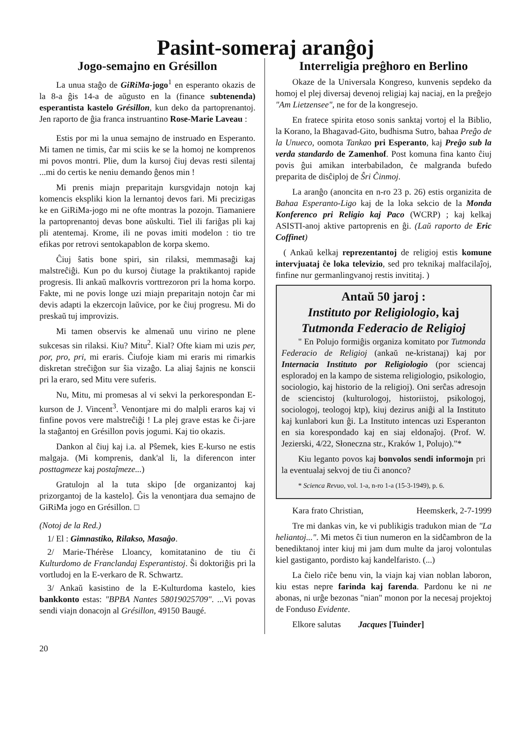Pasint-someraj aranĝoj
Jogo-semajno en Grésillon
La unua staĝo de GiRiMa-jogo<sup>1</sup> en esperanto okazis de la 8-a ĝis 14-a de aŭgusto en la (finance subtenenda) esperantista kastelo Grésillon, kun deko da partoprenantoj. Jen raporto de ĝia franca instruantino Rose-Marie Laveau :
Estis por mi la unua semajno de instruado en Esperanto. Mi tamen ne timis, ĉar mi sciis ke se la homoj ne komprenos mi povos montri. Plie, dum la kursoj ĉiuj devas resti silentaj ...mi do certis ke neniu demando ĝenos min !
Mi prenis miajn preparitajn kursgvidajn notojn kaj komencis ekspliki kion la lernantoj devos fari. Mi precizigas ke en GiRiMa-jogo mi ne ofte montras la pozojn. Tiamaniere la partoprenantoj devas bone aŭskulti. Tiel ili fariĝas pli kaj pli atentemaj. Krome, ili ne povas imiti modelon : tio tre efikas por retrovi sentokapablon de korpa skemo.
Ĉiuj ŝatis bone spiri, sin rilaksi, memmasaĝi kaj malstreĉiĝi. Kun po du kursoj ĉiutage la praktikantoj rapide progresis. Ili ankaŭ malkovris vorttrezoron pri la homa korpo. Fakte, mi ne povis longe uzi miajn preparitajn notojn ĉar mi devis adapti la ekzercojn laŭvice, por ke ĉiuj progresu. Mi do preskaŭ tuj improvizis.
Mi tamen observis ke almenaŭ unu virino ne plene sukcesas sin rilaksi. Kiu? Mitu<sup>2</sup>. Kial? Ofte kiam mi uzis per, por, pro, pri, mi eraris. Ĉiufoje kiam mi eraris mi rimarkis diskretan streĉiĝon sur ŝia vizaĝo. La aliaj ŝajnis ne konscii pri la eraro, sed Mitu vere suferis.
Nu, Mitu, mi promesas al vi sekvi la perkorespondan E-kurson de J. Vincent<sup>3</sup>. Venontjare mi do malpli eraros kaj vi finfine povos vere malstreĉiĝi ! La plej grave estas ke ĉi-jare la staĝantoj en Grésillon povis jogumi. Kaj tio okazis.
Dankon al ĉiuj kaj i.a. al Pŝemek, kies E-kurso ne estis malgaja. (Mi komprenis, dank'al li, la diferencon inter posttagmeze kaj postaĵmeze...)
Gratulojn al la tuta skipo [de organizantoj kaj prizorgantoj de la kastelo]. Ĝis la venontjara dua semajno de GiRiMa jogo en Grésillon. □
(Notoj de la Red.)
1/ El : Gimnastiko, Rilakso, Masaĝo.
2/ Marie-Thérèse Lloancy, komitatanino de tiu ĉi Kulturdomo de Franclandaj Esperantistoj. Ŝi doktoriĝis pri la vortludoj en la E-verkaro de R. Schwartz.
3/ Ankaŭ kasistino de la E-Kulturdoma kastelo, kies bankkonto estas: "BPBA Nantes 58019025709". ...Vi povas sendi viajn donacojn al Grésillon, 49150 Baugé.
Interreligia preĝhoro en Berlino
Okaze de la Universala Kongreso, kunvenis sepdeko da homoj el plej diversaj devenoj religiaj kaj naciaj, en la preĝejo "Am Lietzensee", ne for de la kongresejo.
En fratece spirita etoso sonis sanktaj vortoj el la Biblio, la Korano, la Bhagavad-Gito, budhisma Sutro, bahaa Preĝo de la Unueco, oomota Tankao pri Esperanto, kaj Preĝo sub la verda standardo de Zamenhof. Post komuna fina kanto ĉiuj povis ĝui amikan interbabiladon, ĉe malgranda bufedo preparita de disĉiploj de Ŝri Ĉinmoj.
La aranĝo (anoncita en n-ro 23 p. 26) estis organizita de Bahaa Esperanto-Ligo kaj de la loka sekcio de la Monda Konferenco pri Religio kaj Paco (WCRP) ; kaj kelkaj ASISTI-anoj aktive partoprenis en ĝi. (Laŭ raporto de Eric Coffinet)
( Ankaŭ kelkaj reprezentantoj de religioj estis komune intervjuataj ĉe loka televizio, sed pro teknikaj malfacilaĵoj, finfine nur germanlingvanoj restis invititaj. )
Antaŭ 50 jaroj :
Instituto por Religiologio, kaj
Tutmonda Federacio de Religioj
" En Polujo formiĝis organiza komitato por Tutmonda Federacio de Religioj (ankaŭ ne-kristanaj) kaj por Internacia Instituto por Religiologio (por sciencaj esploradoj en la kampo de sistema religiologio, psikologio, sociologio, kaj historio de la religioj). Oni serĉas adresojn de sciencistoj (kulturologoj, historiistoj, psikologoj, sociologoj, teologoj ktp), kiuj dezirus aniĝi al la Instituto kaj kunlabori kun ĝi. La Instituto intencas uzi Esperanton en sia korespondado kaj en siaj eldonaĵoj. (Prof. W. Jezierski, 4/22, Słoneczna str., Kraków 1, Polujo)."*
Kiu leganto povos kaj bonvolos sendi informojn pri la eventualaj sekvoj de tiu ĉi anonco?
* Scienca Revuo, vol. 1-a, n-ro 1-a (15-3-1949), p. 6.
Kara frato Christian, Heemskerk, 2-7-1999
Tre mi dankas vin, ke vi publikigis tradukon mian de "La heliantoj...". Mi metos ĉi tiun numeron en la sidĉambron de la benediktanoj inter kiuj mi jam dum multe da jaroj volontulas kiel gastiganto, pordisto kaj kandelfaristo. (...)
La ĉielo riĉe benu vin, la viajn kaj vian noblan laboron, kiu estas nepre farinda kaj farenda. Pardonu ke ni ne abonas, ni urĝe bezonas "nian" monon por la necesaj projektoj de Fonduso Evidente.
Elkore salutas Jacques [Tuinder]
20